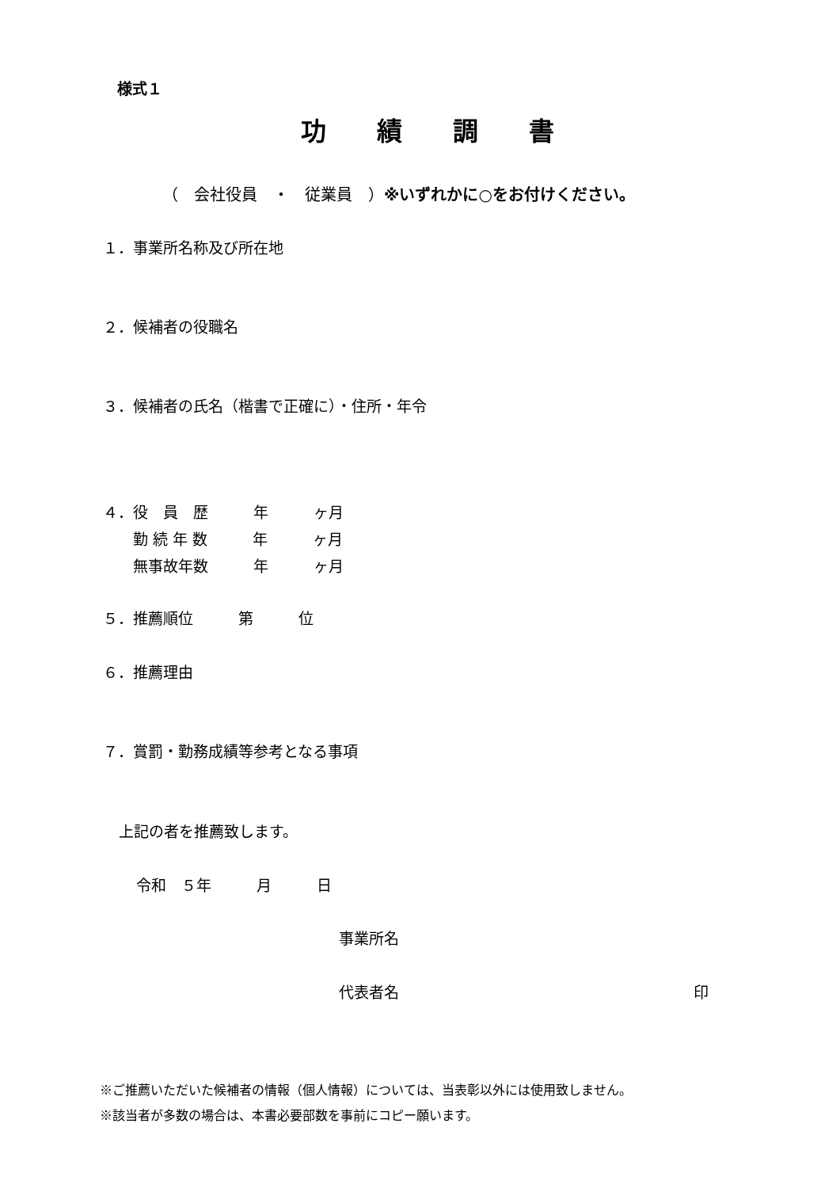様式１
功　　績　　調　　書
（　会社役員　・　従業員　）※いずれかに○をお付けください。
１．事業所名称及び所在地
２．候補者の役職名
３．候補者の氏名（楷書で正確に）・住所・年令
４．役　員　歴　　　年　　　ヶ月
　　勤 続 年 数　　　年　　　ヶ月
　　無事故年数　　　年　　　ヶ月
５．推薦順位　　　第　　　位
６．推薦理由
７．賞罰・勤務成績等参考となる事項
上記の者を推薦致します。
令和　５年　　　月　　　日
事業所名
代表者名
印
※ご推薦いただいた候補者の情報（個人情報）については、当表彰以外には使用致しません。
※該当者が多数の場合は、本書必要部数を事前にコピー願います。